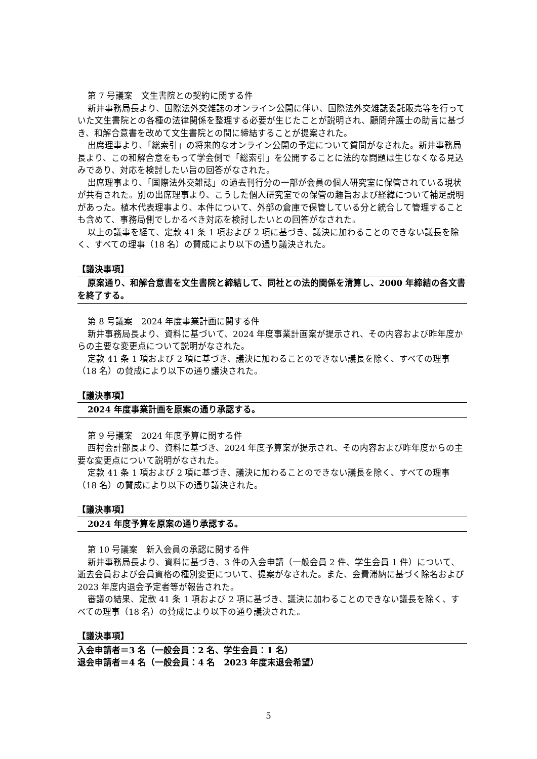第 7 号議案　文生書院との契約に関する件
新井事務局長より、国際法外交雑誌のオンライン公開に伴い、国際法外交雑誌委託販売等を行っていた文生書院との各種の法律関係を整理する必要が生じたことが説明され、顧問弁護士の助言に基づき、和解合意書を改めて文生書院との間に締結することが提案された。
出席理事より、「総索引」の将来的なオンライン公開の予定について質問がなされた。新井事務局長より、この和解合意をもって学会側で「総索引」を公開することに法的な問題は生じなくなる見込みであり、対応を検討したい旨の回答がなされた。
出席理事より、「国際法外交雑誌」の過去刊行分の一部が会員の個人研究室に保管されている現状が共有された。別の出席理事より、こうした個人研究室での保管の趣旨および経緯について補足説明があった。植木代表理事より、本件について、外部の倉庫で保管している分と統合して管理することも含めて、事務局側でしかるべき対応を検討したいとの回答がなされた。
以上の議事を経て、定款 41 条 1 項および 2 項に基づき、議決に加わることのできない議長を除く、すべての理事（18 名）の賛成により以下の通り議決された。
【議決事項】
原案通り、和解合意書を文生書院と締結して、同社との法的関係を清算し、2000 年締結の各文書を終了する。
第 8 号議案　2024 年度事業計画に関する件
新井事務局長より、資料に基づいて、2024 年度事業計画案が提示され、その内容および昨年度からの主要な変更点について説明がなされた。
定款 41 条 1 項および 2 項に基づき、議決に加わることのできない議長を除く、すべての理事（18 名）の賛成により以下の通り議決された。
【議決事項】
2024 年度事業計画を原案の通り承認する。
第 9 号議案　2024 年度予算に関する件
西村会計部長より、資料に基づき、2024 年度予算案が提示され、その内容および昨年度からの主要な変更点について説明がなされた。
定款 41 条 1 項および 2 項に基づき、議決に加わることのできない議長を除く、すべての理事（18 名）の賛成により以下の通り議決された。
【議決事項】
2024 年度予算を原案の通り承認する。
第 10 号議案　新入会員の承認に関する件
新井事務局長より、資料に基づき、3 件の入会申請（一般会員 2 件、学生会員 1 件）について、逝去会員および会員資格の種別変更について、提案がなされた。また、会費滞納に基づく除名および 2023 年度内退会予定者等が報告された。
審議の結果、定款 41 条 1 項および 2 項に基づき、議決に加わることのできない議長を除く、すべての理事（18 名）の賛成により以下の通り議決された。
【議決事項】
入会申請者＝3 名（一般会員：2 名、学生会員：1 名）
退会申請者＝4 名（一般会員：4 名　2023 年度末退会希望）
5